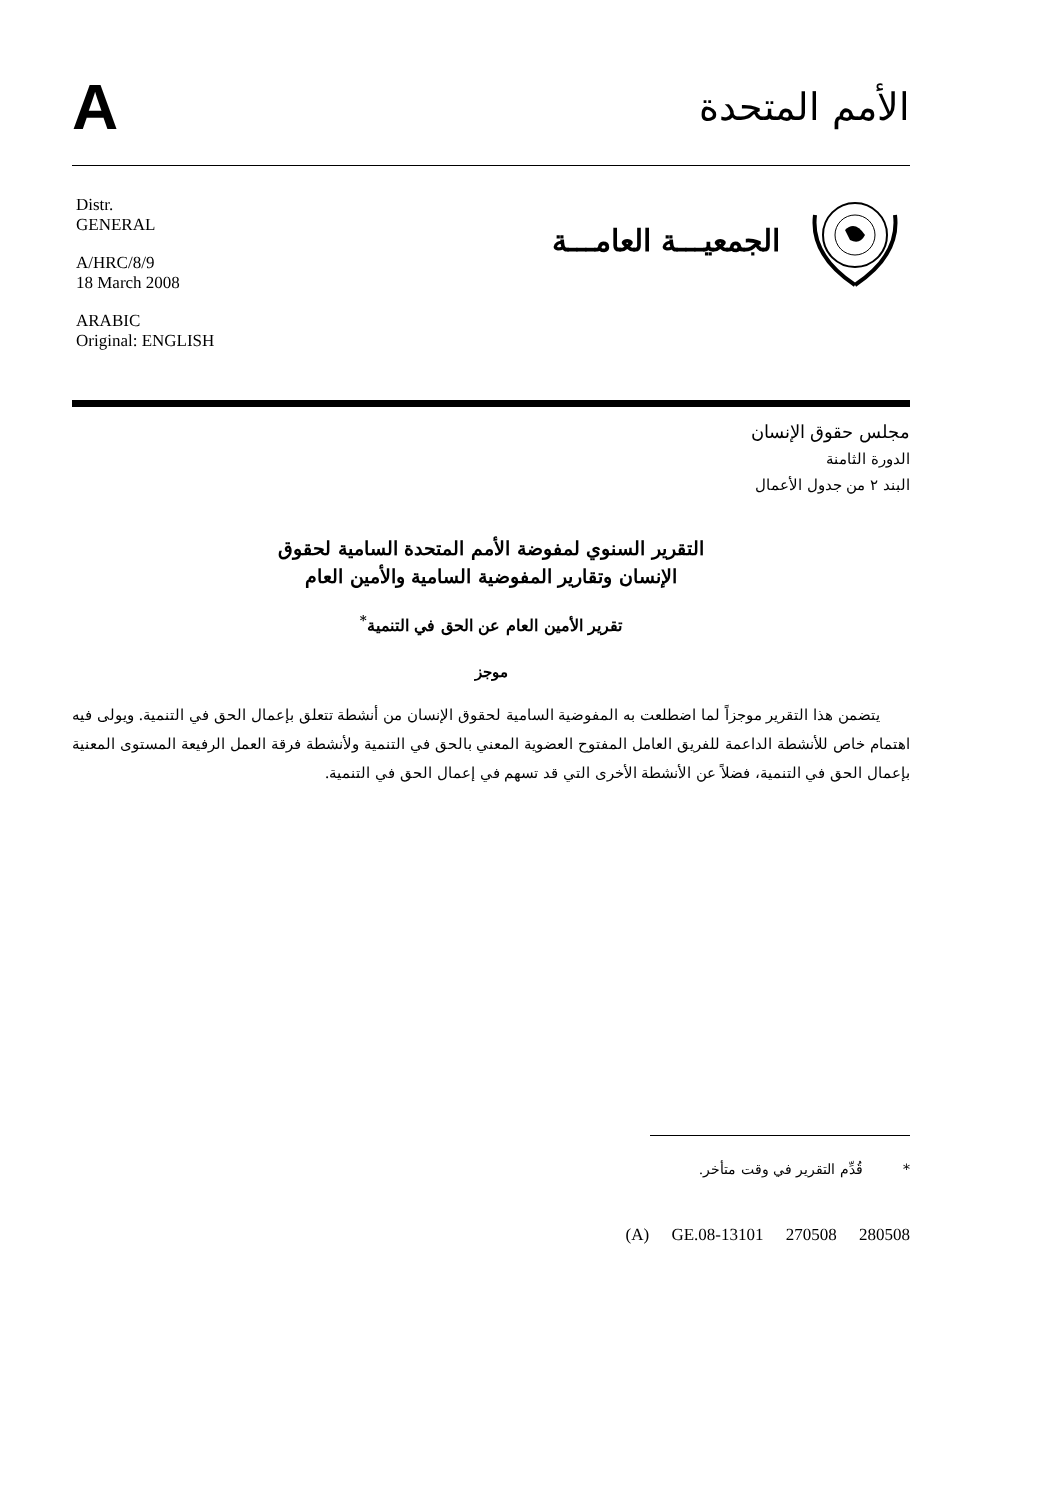A
الأمم المتحدة
Distr.
GENERAL
A/HRC/8/9
18 March 2008
ARABIC
Original: ENGLISH
الجمعيـــة العامـــة
مجلس حقوق الإنسان
الدورة الثامنة
البند ٢ من جدول الأعمال
التقرير السنوي لمفوضة الأمم المتحدة السامية لحقوق
الإنسان وتقارير المفوضية السامية والأمين العام
تقرير الأمين العام عن الحق في التنمية<sup>*</sup>
موجز
يتضمن هذا التقرير موجزاً لما اضطلعت به المفوضية السامية لحقوق الإنسان من أنشطة تتعلق بإعمال الحق في التنمية. ويولى فيه اهتمام خاص للأنشطة الداعمة للفريق العامل المفتوح العضوية المعني بالحق في التنمية ولأنشطة فرقة العمل الرفيعة المستوى المعنية بإعمال الحق في التنمية، فضلاً عن الأنشطة الأخرى التي قد تسهم في إعمال الحق في التنمية.
* قُدِّم التقرير في وقت متأخر.
(A) GE.08-13101 270508 280508